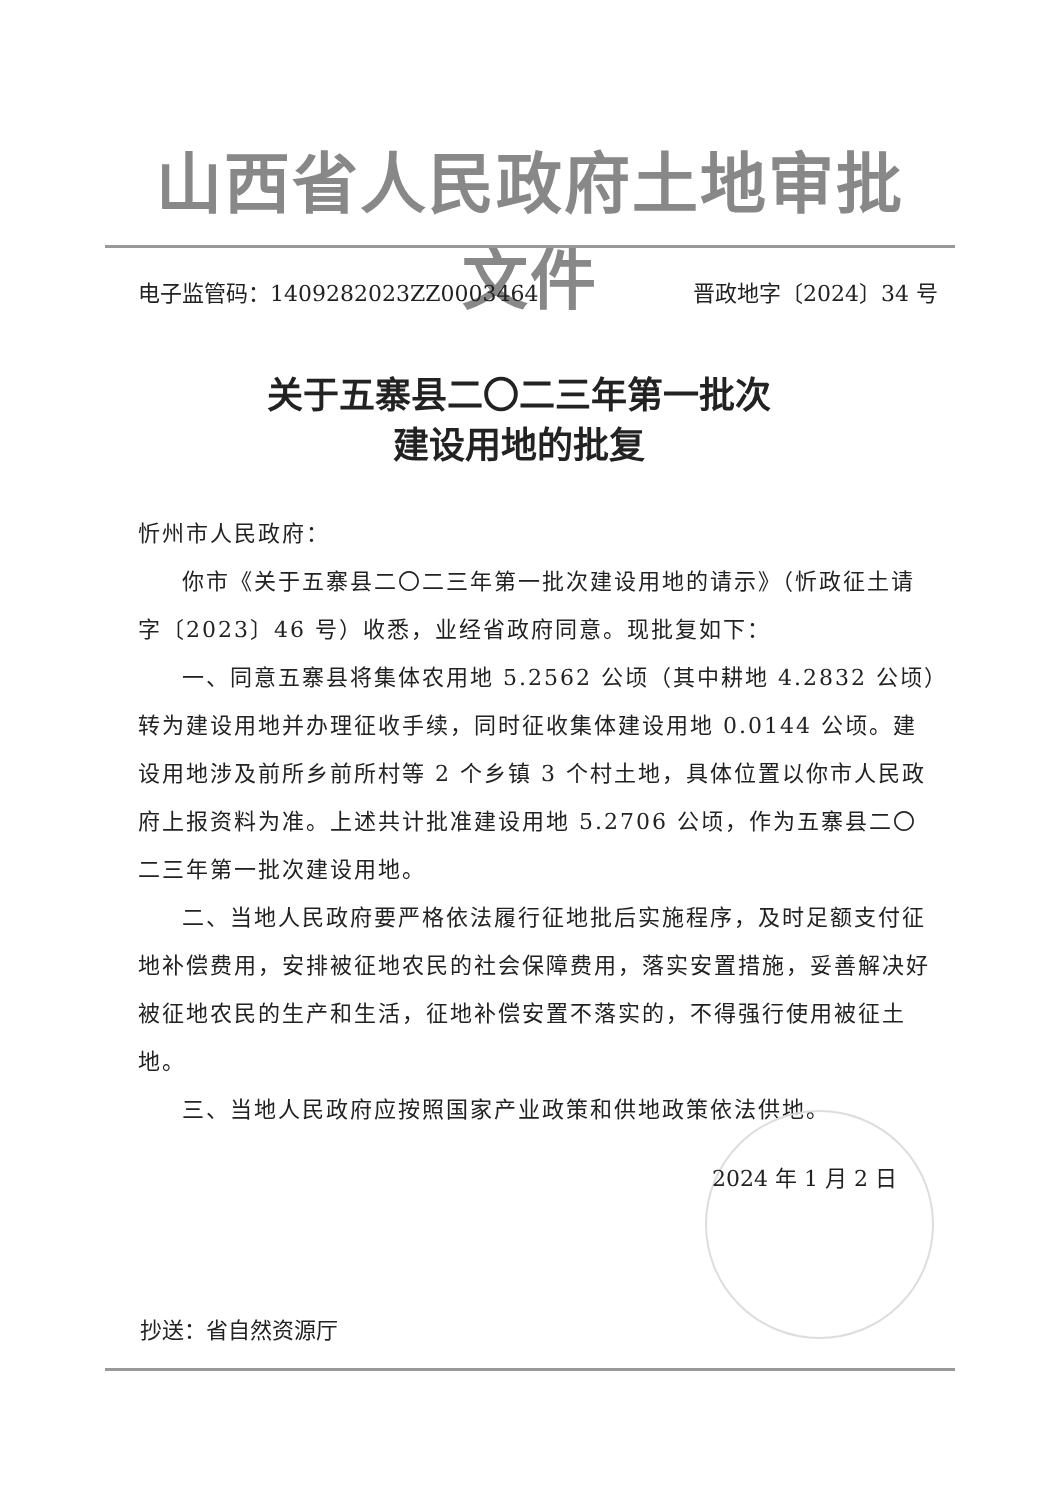山西省人民政府土地审批文件
电子监管码：1409282023ZZ0003464 晋政地字〔2024〕34 号
关于五寨县二〇二三年第一批次
建设用地的批复
忻州市人民政府：
你市《关于五寨县二〇二三年第一批次建设用地的请示》（忻政征土请字〔2023〕46 号）收悉，业经省政府同意。现批复如下：
一、同意五寨县将集体农用地 5.2562 公顷（其中耕地 4.2832 公顷）转为建设用地并办理征收手续，同时征收集体建设用地 0.0144 公顷。建设用地涉及前所乡前所村等 2 个乡镇 3 个村土地，具体位置以你市人民政府上报资料为准。上述共计批准建设用地 5.2706 公顷，作为五寨县二〇二三年第一批次建设用地。
二、当地人民政府要严格依法履行征地批后实施程序，及时足额支付征地补偿费用，安排被征地农民的社会保障费用，落实安置措施，妥善解决好被征地农民的生产和生活，征地补偿安置不落实的，不得强行使用被征土地。
三、当地人民政府应按照国家产业政策和供地政策依法供地。
2024 年 1 月 2 日
抄送：省自然资源厅